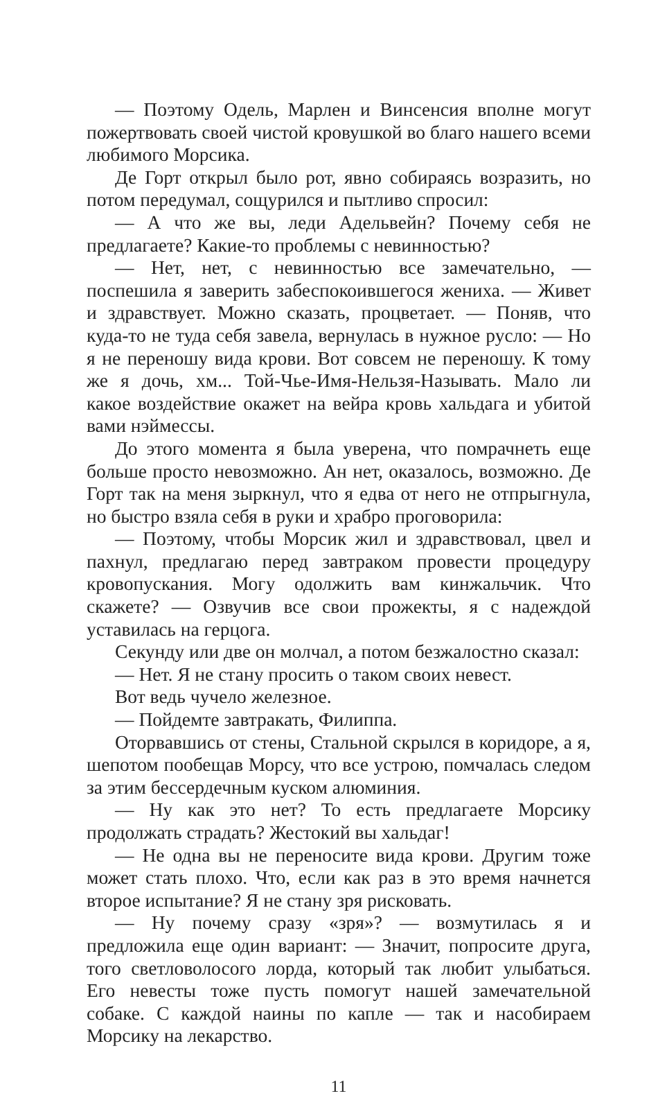— Поэтому Одель, Марлен и Винсенсия вполне могут пожертвовать своей чистой кровушкой во благо нашего всеми любимого Морсика.
Де Горт открыл было рот, явно собираясь возразить, но потом передумал, сощурился и пытливо спросил:
— А что же вы, леди Адельвейн? Почему себя не предлагаете? Какие-то проблемы с невинностью?
— Нет, нет, с невинностью все замечательно, — поспешила я заверить забеспокоившегося жениха. — Живет и здравствует. Можно сказать, процветает. — Поняв, что куда-то не туда себя завела, вернулась в нужное русло: — Но я не переношу вида крови. Вот совсем не переношу. К тому же я дочь, хм... Той-Чье-Имя-Нельзя-Называть. Мало ли какое воздействие окажет на вейра кровь хальдага и убитой вами нэймессы.
До этого момента я была уверена, что помрачнеть еще больше просто невозможно. Ан нет, оказалось, возможно. Де Горт так на меня зыркнул, что я едва от него не отпрыгнула, но быстро взяла себя в руки и храбро проговорила:
— Поэтому, чтобы Морсик жил и здравствовал, цвел и пахнул, предлагаю перед завтраком провести процедуру кровопускания. Могу одолжить вам кинжальчик. Что скажете? — Озвучив все свои прожекты, я с надеждой уставилась на герцога.
Секунду или две он молчал, а потом безжалостно сказал:
— Нет. Я не стану просить о таком своих невест.
Вот ведь чучело железное.
— Пойдемте завтракать, Филиппа.
Оторвавшись от стены, Стальной скрылся в коридоре, а я, шепотом пообещав Морсу, что все устрою, помчалась следом за этим бессердечным куском алюминия.
— Ну как это нет? То есть предлагаете Морсику продолжать страдать? Жестокий вы хальдаг!
— Не одна вы не переносите вида крови. Другим тоже может стать плохо. Что, если как раз в это время начнется второе испытание? Я не стану зря рисковать.
— Ну почему сразу «зря»? — возмутилась я и предложила еще один вариант: — Значит, попросите друга, того светловолосого лорда, который так любит улыбаться. Его невесты тоже пусть помогут нашей замечательной собаке. С каждой наины по капле — так и насобираем Морсику на лекарство.
11